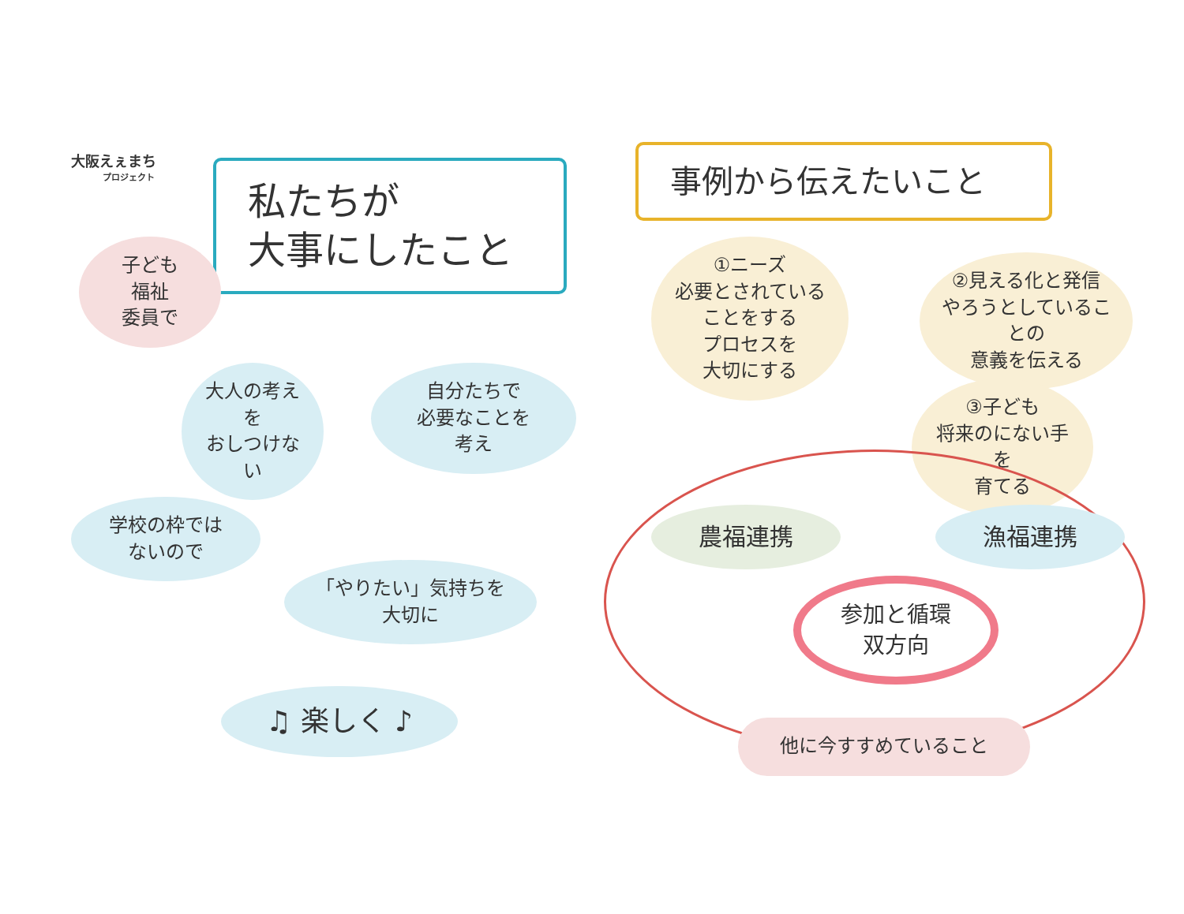大阪えぇまち
プロジェクト
私たちが
大事にしたこと
子ども
福祉
委員で
大人の考えを
おしつけない
自分たちで
必要なことを
考え
学校の枠では
ないので
「やりたい」気持ちを
大切に
♫ 楽しく ♪
事例から伝えたいこと
①ニーズ
必要とされていることをする
プロセスを
大切にする
②見える化と発信
やろうとしていることの
意義を伝える
③子ども
将来のにない手を
育てる
農福連携 漁福連携
参加と循環
双方向
他に今すすめていること